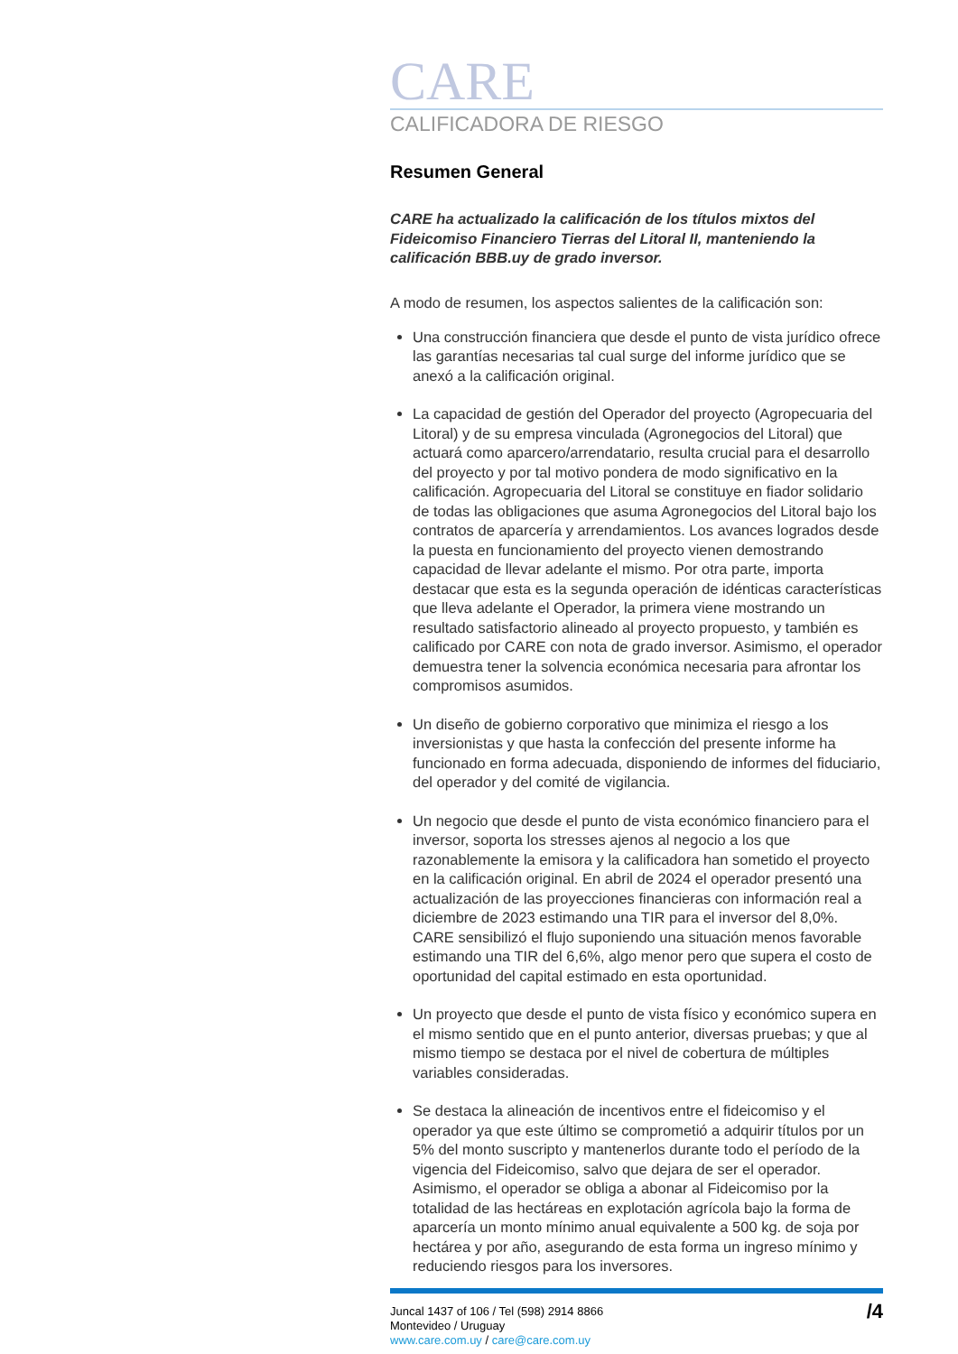CARE
CALIFICADORA DE RIESGO
Resumen General
CARE ha actualizado la calificación de los títulos mixtos del Fideicomiso Financiero Tierras del Litoral II, manteniendo la calificación BBB.uy de grado inversor.
A modo de resumen, los aspectos salientes de la calificación son:
Una construcción financiera que desde el punto de vista jurídico ofrece las garantías necesarias tal cual surge del informe jurídico que se anexó a la calificación original.
La capacidad de gestión del Operador del proyecto (Agropecuaria del Litoral) y de su empresa vinculada (Agronegocios del Litoral) que actuará como aparcero/arrendatario, resulta crucial para el desarrollo del proyecto y por tal motivo pondera de modo significativo en la calificación. Agropecuaria del Litoral se constituye en fiador solidario de todas las obligaciones que asuma Agronegocios del Litoral bajo los contratos de aparcería y arrendamientos. Los avances logrados desde la puesta en funcionamiento del proyecto vienen demostrando capacidad de llevar adelante el mismo. Por otra parte, importa destacar que esta es la segunda operación de idénticas características que lleva adelante el Operador, la primera viene mostrando un resultado satisfactorio alineado al proyecto propuesto, y también es calificado por CARE con nota de grado inversor. Asimismo, el operador demuestra tener la solvencia económica necesaria para afrontar los compromisos asumidos.
Un diseño de gobierno corporativo que minimiza el riesgo a los inversionistas y que hasta la confección del presente informe ha funcionado en forma adecuada, disponiendo de informes del fiduciario, del operador y del comité de vigilancia.
Un negocio que desde el punto de vista económico financiero para el inversor, soporta los stresses ajenos al negocio a los que razonablemente la emisora y la calificadora han sometido el proyecto en la calificación original. En abril de 2024 el operador presentó una actualización de las proyecciones financieras con información real a diciembre de 2023 estimando una TIR para el inversor del 8,0%. CARE sensibilizó el flujo suponiendo una situación menos favorable estimando una TIR del 6,6%, algo menor pero que supera el costo de oportunidad del capital estimado en esta oportunidad.
Un proyecto que desde el punto de vista físico y económico supera en el mismo sentido que en el punto anterior, diversas pruebas; y que al mismo tiempo se destaca por el nivel de cobertura de múltiples variables consideradas.
Se destaca la alineación de incentivos entre el fideicomiso y el operador ya que este último se comprometió a adquirir títulos por un 5% del monto suscripto y mantenerlos durante todo el período de la vigencia del Fideicomiso, salvo que dejara de ser el operador. Asimismo, el operador se obliga a abonar al Fideicomiso por la totalidad de las hectáreas en explotación agrícola bajo la forma de aparcería un monto mínimo anual equivalente a 500 kg. de soja por hectárea y por año, asegurando de esta forma un ingreso mínimo y reduciendo riesgos para los inversores.
Juncal 1437 of 106 / Tel (598) 2914 8866
Montevideo / Uruguay
www.care.com.uy / care@care.com.uy
/4